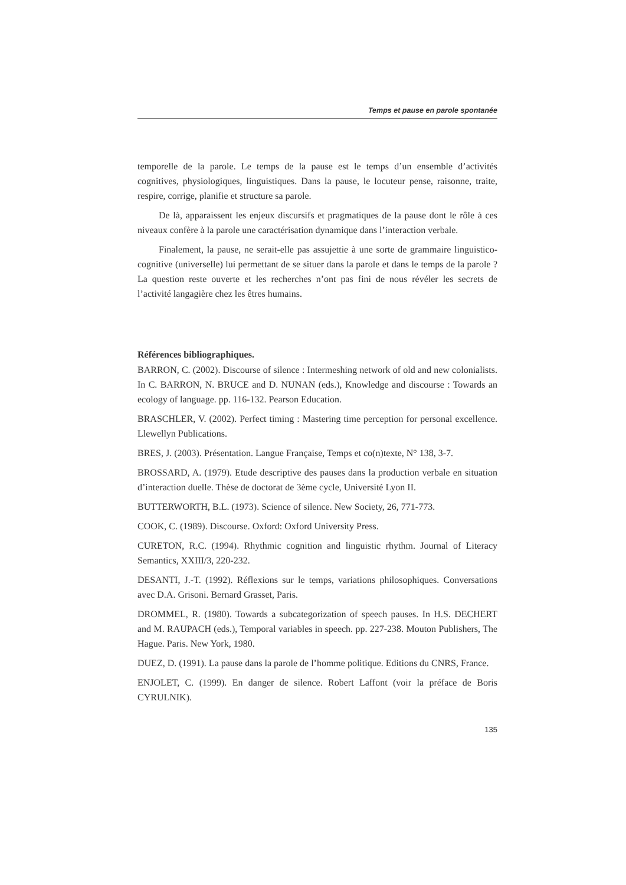Temps et pause en parole spontanée
temporelle de la parole. Le temps de la pause est le temps d’un ensemble d’activités cognitives, physiologiques, linguistiques. Dans la pause, le locuteur pense, raisonne, traite, respire, corrige, planifie et structure sa parole.
De là, apparaissent les enjeux discursifs et pragmatiques de la pause dont le rôle à ces niveaux confère à la parole une caractérisation dynamique dans l’interaction verbale.
Finalement, la pause, ne serait-elle pas assujettie à une sorte de grammaire linguistico-cognitive (universelle) lui permettant de se situer dans la parole et dans le temps de la parole ? La question reste ouverte et les recherches n’ont pas fini de nous révéler les secrets de l’activité langagière chez les êtres humains.
Références bibliographiques.
BARRON, C. (2002). Discourse of silence : Intermeshing network of old and new colonialists. In C. BARRON, N. BRUCE and D. NUNAN (eds.), Knowledge and discourse : Towards an ecology of language. pp. 116-132. Pearson Education.
BRASCHLER, V. (2002). Perfect timing : Mastering time perception for personal excellence. Llewellyn Publications.
BRES, J. (2003). Présentation. Langue Française, Temps et co(n)texte, N° 138, 3-7.
BROSSARD, A. (1979). Etude descriptive des pauses dans la production verbale en situation d’interaction duelle. Thèse de doctorat de 3ème cycle, Université Lyon II.
BUTTERWORTH, B.L. (1973). Science of silence. New Society, 26, 771-773.
COOK, C. (1989). Discourse. Oxford: Oxford University Press.
CURETON, R.C. (1994). Rhythmic cognition and linguistic rhythm. Journal of Literacy Semantics, XXIII/3, 220-232.
DESANTI, J.-T. (1992). Réflexions sur le temps, variations philosophiques. Conversations avec D.A. Grisoni. Bernard Grasset, Paris.
DROMMEL, R. (1980). Towards a subcategorization of speech pauses. In H.S. DECHERT and M. RAUPACH (eds.), Temporal variables in speech. pp. 227-238. Mouton Publishers, The Hague. Paris. New York, 1980.
DUEZ, D. (1991). La pause dans la parole de l’homme politique. Editions du CNRS, France.
ENJOLET, C. (1999). En danger de silence. Robert Laffont (voir la préface de Boris CYRULNIK).
135